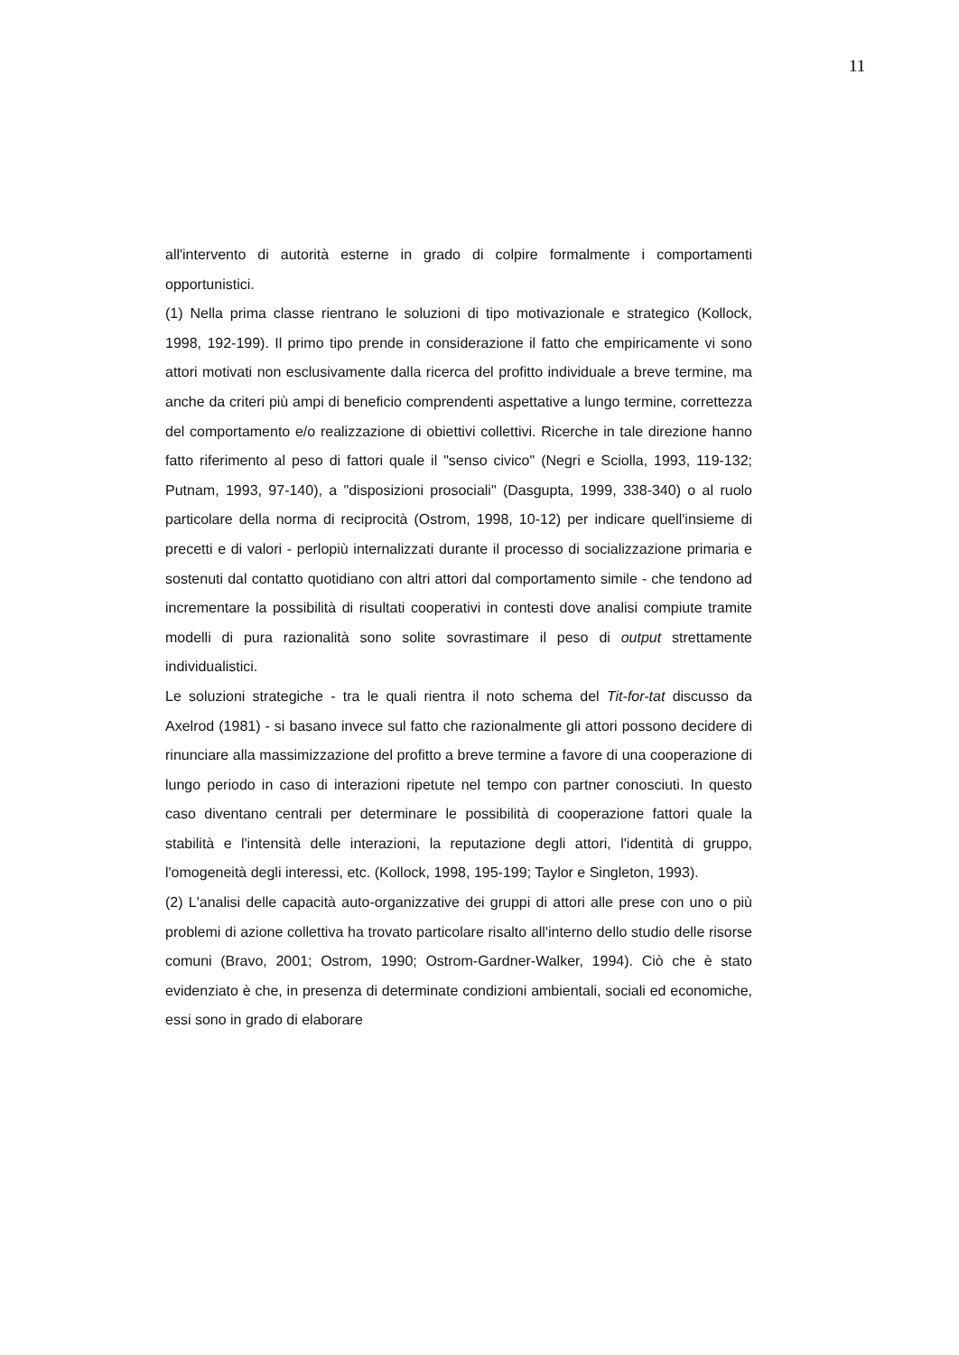11
all'intervento di autorità esterne in grado di colpire formalmente i comportamenti opportunistici.
(1) Nella prima classe rientrano le soluzioni di tipo motivazionale e strategico (Kollock, 1998, 192-199). Il primo tipo prende in considerazione il fatto che empiricamente vi sono attori motivati non esclusivamente dalla ricerca del profitto individuale a breve termine, ma anche da criteri più ampi di beneficio comprendenti aspettative a lungo termine, correttezza del comportamento e/o realizzazione di obiettivi collettivi. Ricerche in tale direzione hanno fatto riferimento al peso di fattori quale il "senso civico" (Negri e Sciolla, 1993, 119-132; Putnam, 1993, 97-140), a "disposizioni prosociali" (Dasgupta, 1999, 338-340) o al ruolo particolare della norma di reciprocità (Ostrom, 1998, 10-12) per indicare quell'insieme di precetti e di valori - perlopiù internalizzati durante il processo di socializzazione primaria e sostenuti dal contatto quotidiano con altri attori dal comportamento simile - che tendono ad incrementare la possibilità di risultati cooperativi in contesti dove analisi compiute tramite modelli di pura razionalità sono solite sovrastimare il peso di output strettamente individualistici.
Le soluzioni strategiche - tra le quali rientra il noto schema del Tit-for-tat discusso da Axelrod (1981) - si basano invece sul fatto che razionalmente gli attori possono decidere di rinunciare alla massimizzazione del profitto a breve termine a favore di una cooperazione di lungo periodo in caso di interazioni ripetute nel tempo con partner conosciuti. In questo caso diventano centrali per determinare le possibilità di cooperazione fattori quale la stabilità e l'intensità delle interazioni, la reputazione degli attori, l'identità di gruppo, l'omogeneità degli interessi, etc. (Kollock, 1998, 195-199; Taylor e Singleton, 1993).
(2) L'analisi delle capacità auto-organizzative dei gruppi di attori alle prese con uno o più problemi di azione collettiva ha trovato particolare risalto all'interno dello studio delle risorse comuni (Bravo, 2001; Ostrom, 1990; Ostrom-Gardner-Walker, 1994). Ciò che è stato evidenziato è che, in presenza di determinate condizioni ambientali, sociali ed economiche, essi sono in grado di elaborare